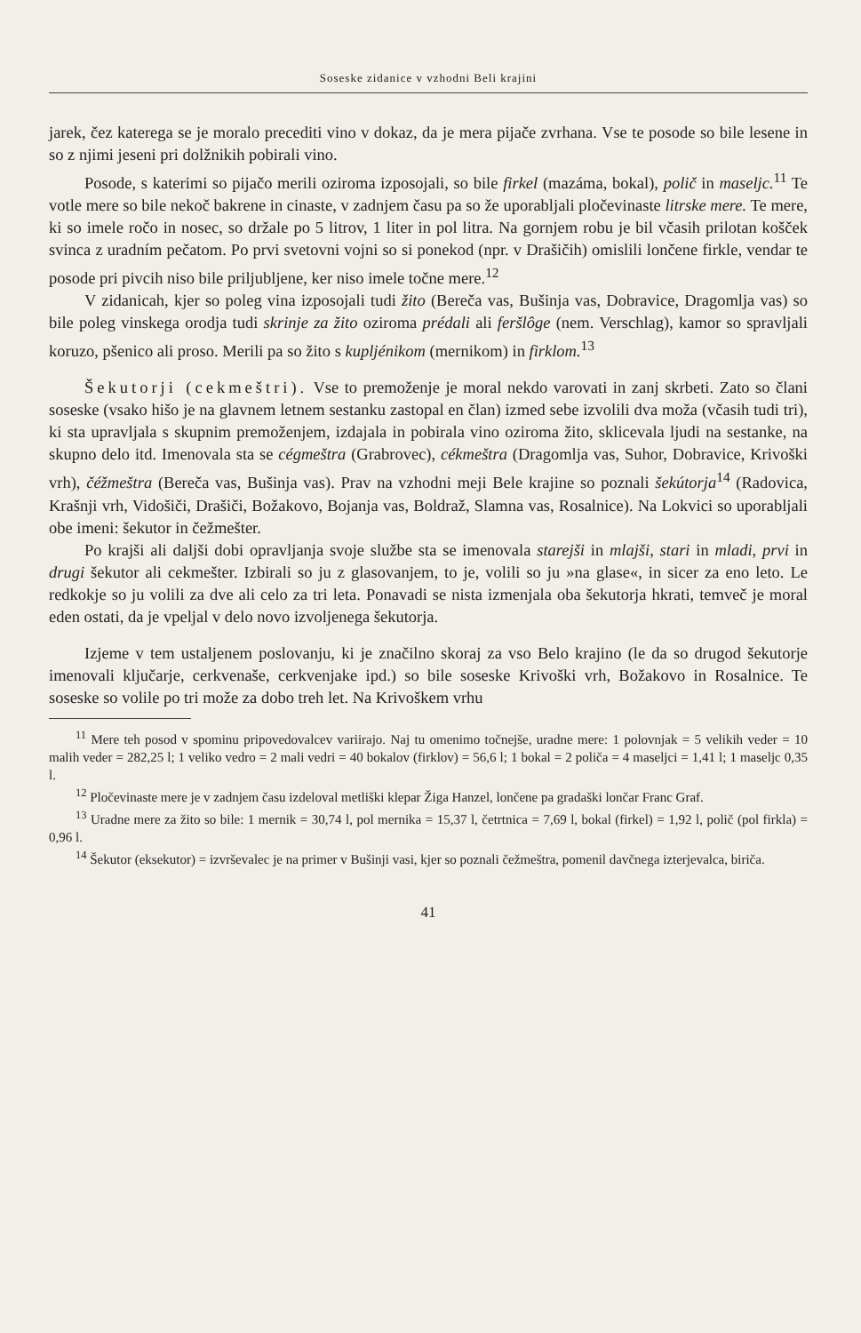Soseske zidanice v vzhodni Beli krajini
jarek, čez katerega se je moralo precediti vino v dokaz, da je mera pijače zvrhana. Vse te posode so bile lesene in so z njimi jeseni pri dolžnikih pobirali vino.
Posode, s katerimi so pijačo merili oziroma izposojali, so bile firkel (mazáma, bokal), polič in maseljc.<sup>11</sup> Te votle mere so bile nekoč bakrene in cinaste, v zadnjem času pa so že uporabljali pločevinaste litrske mere. Te mere, ki so imele ročo in nosec, so držale po 5 litrov, 1 liter in pol litra. Na gornjem robu je bil včasih prilotan košček svinca z uradním pečatom. Po prvi svetovni vojni so si ponekod (npr. v Drašičih) omislili lončene firkle, vendar te posode pri pivcih niso bile priljubljene, ker niso imele točne mere.<sup>12</sup>
V zidanicah, kjer so poleg vina izposojali tudi žito (Bereča vas, Bušinja vas, Dobravice, Dragomlja vas) so bile poleg vinskega orodja tudi skrinje za žito oziroma prédali ali feršlôge (nem. Verschlag), kamor so spravljali koruzo, pšenico ali proso. Merili pa so žito s kupljénikom (mernikom) in firklom.<sup>13</sup>
Šekutorji (cekmeštri). Vse to premoženje je moral nekdo varovati in zanj skrbeti. Zato so člani soseske (vsako hišo je na glavnem letnem sestanku zastopal en član) izmed sebe izvolili dva moža (včasih tudi tri), ki sta upravljala s skupnim premoženjem, izdajala in pobirala vino oziroma žito, sklicevala ljudi na sestanke, na skupno delo itd. Imenovala sta se cégmeštra (Grabrovec), cékmeštra (Dragomlja vas, Suhor, Dobravice, Krivoški vrh), čéžmeštra (Bereča vas, Bušinja vas). Prav na vzhodni meji Bele krajine so poznali šekútorja<sup>14</sup> (Radovica, Krašnji vrh, Vidošiči, Drašiči, Božakovo, Bojanja vas, Boldraž, Slamna vas, Rosalnice). Na Lokvici so uporabljali obe imeni: šekutor in čežmešter.
Po krajši ali daljši dobi opravljanja svoje službe sta se imenovala starejši in mlajši, stari in mladi, prvi in drugi šekutor ali cekmešter. Izbirali so ju z glasovanjem, to je, volili so ju »na glase«, in sicer za eno leto. Le redkokje so ju volili za dve ali celo za tri leta. Ponavadi se nista izmenjala oba šekutorja hkrati, temveč je moral eden ostati, da je vpeljal v delo novo izvoljenega šekutorja.
Izjeme v tem ustaljenem poslovanju, ki je značilno skoraj za vso Belo krajino (le da so drugod šekutorje imenovali ključarje, cerkvenaše, cerkvenjake ipd.) so bile soseske Krivoški vrh, Božakovo in Rosalnice. Te soseske so volile po tri može za dobo treh let. Na Krivoškem vrhu
<sup>11</sup> Mere teh posod v spominu pripovedovalcev variirajo. Naj tu omenimo točnejše, uradne mere: 1 polovnjak = 5 velikih veder = 10 malih veder = 282,25 l; 1 veliko vedro = 2 mali vedri = 40 bokalov (firklov) = 56,6 l; 1 bokal = 2 poliča = 4 maseljci = 1,41 l; 1 maseljc 0,35 l.
<sup>12</sup> Pločevinaste mere je v zadnjem času izdeloval metliški klepar Žiga Hanzel, lončene pa gradaški lončar Franc Graf.
<sup>13</sup> Uradne mere za žito so bile: 1 mernik = 30,74 l, pol mernika = 15,37 l, četrtnica = 7,69 l, bokal (firkel) = 1,92 l, polič (pol firkla) = 0,96 l.
<sup>14</sup> Šekutor (eksekutor) = izvrševalec je na primer v Bušinji vasi, kjer so poznali čežmeštra, pomenil davčnega izterjevalca, biriča.
41